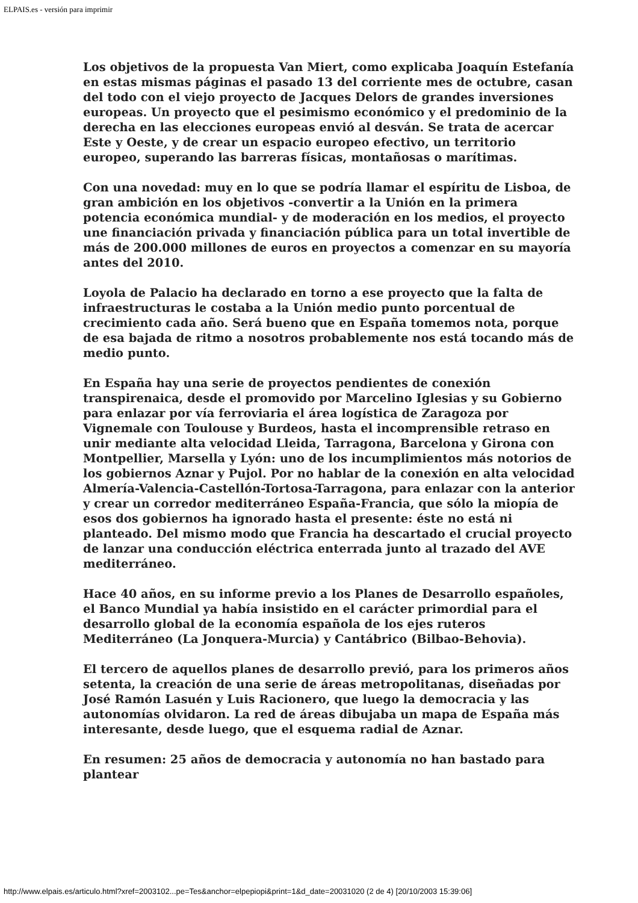ELPAIS.es - versión para imprimir
Los objetivos de la propuesta Van Miert, como explicaba Joaquín Estefanía en estas mismas páginas el pasado 13 del corriente mes de octubre, casan del todo con el viejo proyecto de Jacques Delors de grandes inversiones europeas. Un proyecto que el pesimismo económico y el predominio de la derecha en las elecciones europeas envió al desván. Se trata de acercar Este y Oeste, y de crear un espacio europeo efectivo, un territorio europeo, superando las barreras físicas, montañosas o marítimas.
Con una novedad: muy en lo que se podría llamar el espíritu de Lisboa, de gran ambición en los objetivos -convertir a la Unión en la primera potencia económica mundial- y de moderación en los medios, el proyecto une financiación privada y financiación pública para un total invertible de más de 200.000 millones de euros en proyectos a comenzar en su mayoría antes del 2010.
Loyola de Palacio ha declarado en torno a ese proyecto que la falta de infraestructuras le costaba a la Unión medio punto porcentual de crecimiento cada año. Será bueno que en España tomemos nota, porque de esa bajada de ritmo a nosotros probablemente nos está tocando más de medio punto.
En España hay una serie de proyectos pendientes de conexión transpirenaica, desde el promovido por Marcelino Iglesias y su Gobierno para enlazar por vía ferroviaria el área logística de Zaragoza por Vignemale con Toulouse y Burdeos, hasta el incomprensible retraso en unir mediante alta velocidad Lleida, Tarragona, Barcelona y Girona con Montpellier, Marsella y Lyón: uno de los incumplimientos más notorios de los gobiernos Aznar y Pujol. Por no hablar de la conexión en alta velocidad Almería-Valencia-Castellón-Tortosa-Tarragona, para enlazar con la anterior y crear un corredor mediterráneo España-Francia, que sólo la miopía de esos dos gobiernos ha ignorado hasta el presente: éste no está ni planteado. Del mismo modo que Francia ha descartado el crucial proyecto de lanzar una conducción eléctrica enterrada junto al trazado del AVE mediterráneo.
Hace 40 años, en su informe previo a los Planes de Desarrollo españoles, el Banco Mundial ya había insistido en el carácter primordial para el desarrollo global de la economía española de los ejes ruteros Mediterráneo (La Jonquera-Murcia) y Cantábrico (Bilbao-Behovia).
El tercero de aquellos planes de desarrollo previó, para los primeros años setenta, la creación de una serie de áreas metropolitanas, diseñadas por José Ramón Lasuén y Luis Racionero, que luego la democracia y las autonomías olvidaron. La red de áreas dibujaba un mapa de España más interesante, desde luego, que el esquema radial de Aznar.
En resumen: 25 años de democracia y autonomía no han bastado para plantear
http://www.elpais.es/articulo.html?xref=2003102...pe=Tes&anchor=elpepiopi&print=1&d_date=20031020 (2 de 4) [20/10/2003 15:39:06]